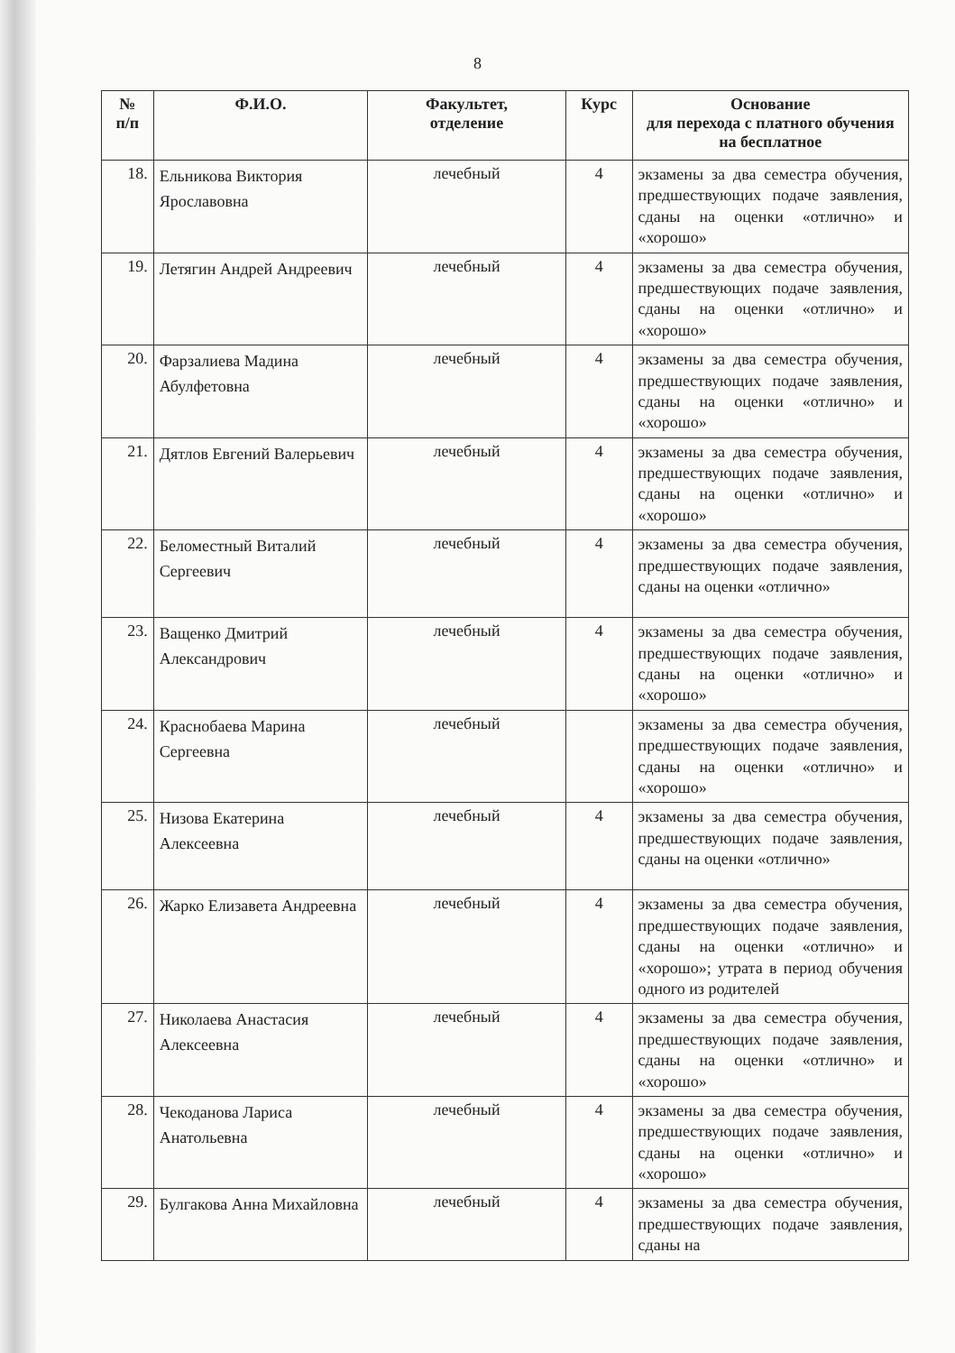8
| № п/п | Ф.И.О. | Факультет, отделение | Курс | Основание для перехода с платного обучения на бесплатное |
| --- | --- | --- | --- | --- |
| 18. | Ельникова Виктория Ярославовна | лечебный | 4 | экзамены за два семестра обучения, предшествующих подаче заявления, сданы на оценки «отлично» и «хорошо» |
| 19. | Летягин Андрей Андреевич | лечебный | 4 | экзамены за два семестра обучения, предшествующих подаче заявления, сданы на оценки «отлично» и «хорошо» |
| 20. | Фарзалиева Мадина Абулфетовна | лечебный | 4 | экзамены за два семестра обучения, предшествующих подаче заявления, сданы на оценки «отлично» и «хорошо» |
| 21. | Дятлов Евгений Валерьевич | лечебный | 4 | экзамены за два семестра обучения, предшествующих подаче заявления, сданы на оценки «отлично» и «хорошо» |
| 22. | Беломестный Виталий Сергеевич | лечебный | 4 | экзамены за два семестра обучения, предшествующих подаче заявления, сданы на оценки «отлично» |
| 23. | Ващенко Дмитрий Александрович | лечебный | 4 | экзамены за два семестра обучения, предшествующих подаче заявления, сданы на оценки «отлично» и «хорошо» |
| 24. | Краснобаева Марина Сергеевна | лечебный | | экзамены за два семестра обучения, предшествующих подаче заявления, сданы на оценки «отлично» и «хорошо» |
| 25. | Низова Екатерина Алексеевна | лечебный | 4 | экзамены за два семестра обучения, предшествующих подаче заявления, сданы на оценки «отлично» |
| 26. | Жарко Елизавета Андреевна | лечебный | 4 | экзамены за два семестра обучения, предшествующих подаче заявления, сданы на оценки «отлично» и «хорошо»; утрата в период обучения одного из родителей |
| 27. | Николаева Анастасия Алексеевна | лечебный | 4 | экзамены за два семестра обучения, предшествующих подаче заявления, сданы на оценки «отлично» и «хорошо» |
| 28. | Чекоданова Лариса Анатольевна | лечебный | 4 | экзамены за два семестра обучения, предшествующих подаче заявления, сданы на оценки «отлично» и «хорошо» |
| 29. | Булгакова Анна Михайловна | лечебный | 4 | экзамены за два семестра обучения, предшествующих подаче заявления, сданы на |